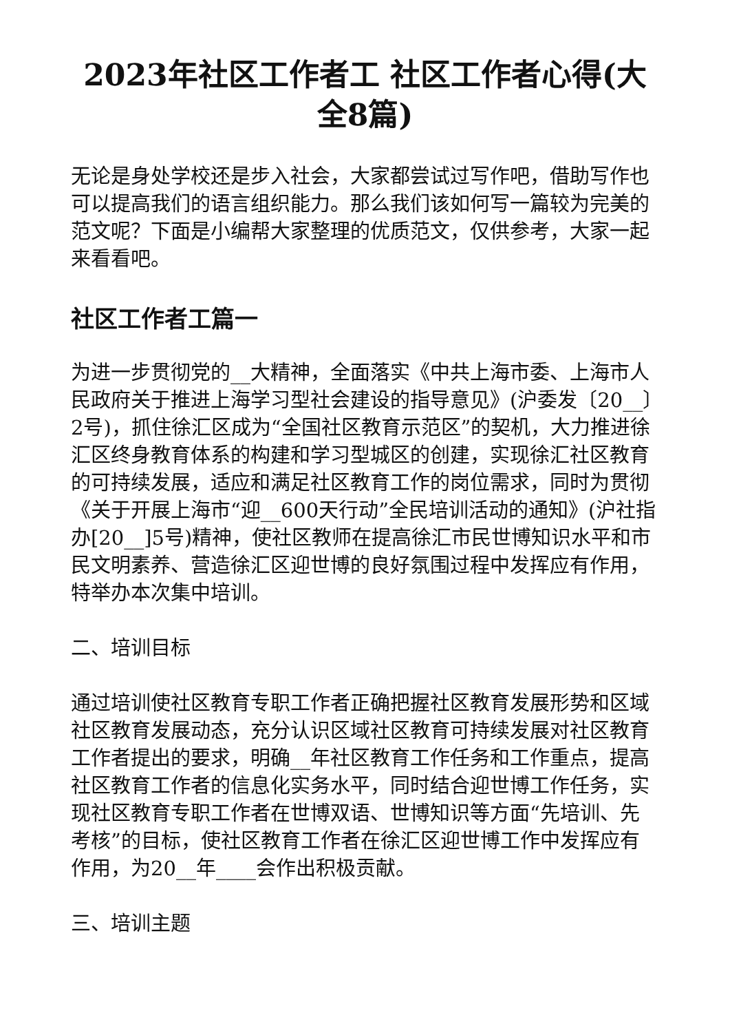2023年社区工作者工 社区工作者心得(大全8篇)
无论是身处学校还是步入社会，大家都尝试过写作吧，借助写作也可以提高我们的语言组织能力。那么我们该如何写一篇较为完美的范文呢？下面是小编帮大家整理的优质范文，仅供参考，大家一起来看看吧。
社区工作者工篇一
为进一步贯彻党的__大精神，全面落实《中共上海市委、上海市人民政府关于推进上海学习型社会建设的指导意见》(沪委发〔20__〕2号)，抓住徐汇区成为“全国社区教育示范区”的契机，大力推进徐汇区终身教育体系的构建和学习型城区的创建，实现徐汇社区教育的可持续发展，适应和满足社区教育工作的岗位需求，同时为贯彻《关于开展上海市“迎__600天行动”全民培训活动的通知》(沪社指办[20__]5号)精神，使社区教师在提高徐汇市民世博知识水平和市民文明素养、营造徐汇区迎世博的良好氛围过程中发挥应有作用，特举办本次集中培训。
二、培训目标
通过培训使社区教育专职工作者正确把握社区教育发展形势和区域社区教育发展动态，充分认识区域社区教育可持续发展对社区教育工作者提出的要求，明确__年社区教育工作任务和工作重点，提高社区教育工作者的信息化实务水平，同时结合迎世博工作任务，实现社区教育专职工作者在世博双语、世博知识等方面“先培训、先考核”的目标，使社区教育工作者在徐汇区迎世博工作中发挥应有作用，为20__年____会作出积极贡献。
三、培训主题